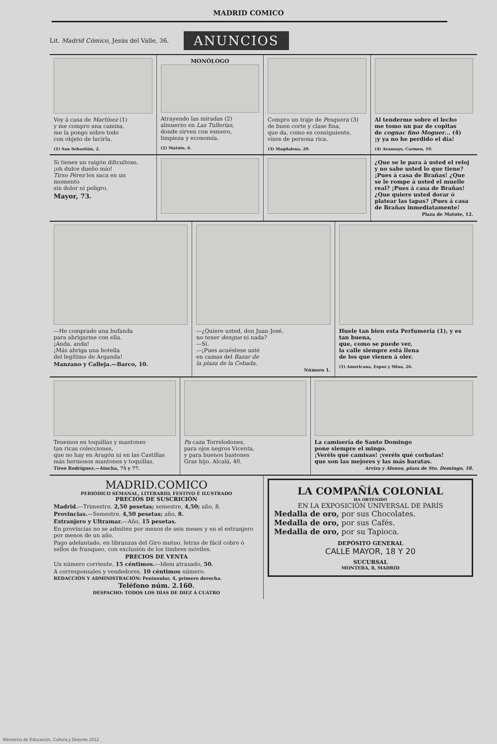MADRID COMICO
Lit. Madrid Cómico, Jesús del Valle, 36. ANUNCIOS
Voy á casa de Martínez (1)
y me compro una camisa,
me la pongo sobre todo
con objeto de lucirla.
(1) San Sebastián, 2.
MONÓLOGO
Atrayendo las miradas (2)
almuerzo en Las Tullerías,
donde sirven con esmero,
limpieza y economía.
(2) Matute, 6.
Compro un traje de Pesquera (3)
de buen corte y clase fina,
que da, como es consiguiente,
visos de persona rica.
(3) Magdalena, 20.
Al tenderme sobre el lecho
me tomo un par de copitas
de cognac fino Moguer... (4)
¡y ya no he perdido el día!
(4) Avansays, Carmen, 10.
Si tienes un raigón dificultoso,
¡oh dulce dueño mío!
Tirso Pérez los saca en un momento
sin dolor ni peligro.
Mayor, 73.
¿Que se le para á usted el reloj y no sabe usted lo que tiene? ¡Pues á casa de Brañas! ¿Que se le rompe á usted el muelle real? ¡Pues á casa de Brañas! ¿Que quiere usted dorar ó platear las tapas? ¡Pues á casa de Brañas inmediatamente!
Plaza de Matute, 12.
—He comprado una bufanda
para abrigarme con ella.
¡Anda, anda!
¡Más abriga una botella
del legítimo de Arganda!
Manzano y Calleja.—Barco, 10.
—¿Quiere usted, don Juan José,
no tener dengue ni nada?
—Sí.
—¡Pues acuéstese usté
en camas del Bazar de
la plaza de la Cebada.
Número 1.
Huele tan bien esta Perfumería (1), y es tan buena,
que, como se puede ver,
la calle siempre está llena
de los que vienen á oler.
(1) Americana, Espoz y Mina, 26.
Tenemos en toquillas y mantones
tan ricas colecciones,
que no hay en Aragón ni en las Castillas
más hermosos mantones y toquillas.
Tirso Rodríguez.—Atocha, 75 y 77.
Pa caza Torrelodones,
para ojos negros Vicenta,
y para buenos bastones
Gras hijo, Alcalá, 40.
La camisería de Santo Domingo
pone siempre el mingo.
¡Veréis qué camisas! ¡veréis qué corbatas!
que son las mejores y las más baratas.
Arviza y Alonso, plaza de Sto. Domingo, 18.
MADRID.COMICO
PERIÓDICO SEMANAL, LITERARIO, FESTIVO É ILUSTRADO
PRECIOS DE SUSCRICIÓN
Madrid.—Trimestre, 2,50 pesetas; semestre, 4,50; año, 8.
Provincias.—Semestre, 4,50 pesetas; año, 8.
Extranjero y Ultramar.—Año, 15 pesetas.
En provincias no se admiten por menos de seis meses y en el extranjero por menos de un año.
Pago adelantado, en libranzas del Giro mutuo, letras de fácil cobro ó sellos de franqueo, con exclusión de los timbres móviles.
PRECIOS DE VENTA
Un número corriente, 15 céntimos.—Idem atrasado, 50.
A corresponsales y vendedores, 10 céntimos número.
REDACCIÓN Y ADMINISTRACIÓN: Peninsular, 4, primero derecha.
Teléfono núm. 2.160.
DESPACHO: TODOS LOS DÍAS DE DIEZ Á CUATRO
LA COMPAÑÍA COLONIAL
HA OBTENIDO
EN LA EXPOSICIÓN UNIVERSAL DE PARÍS
Medalla de oro, por sus Chocolates.
Medalla de oro, por sus Cafés.
Medalla de oro, por su Tapioca.
DEPÓSITO GENERAL
CALLE MAYOR, 18 Y 20
SUCURSAL
MONTERA, 8, MADRID
Ministerio de Educación, Cultura y Deporte 2012